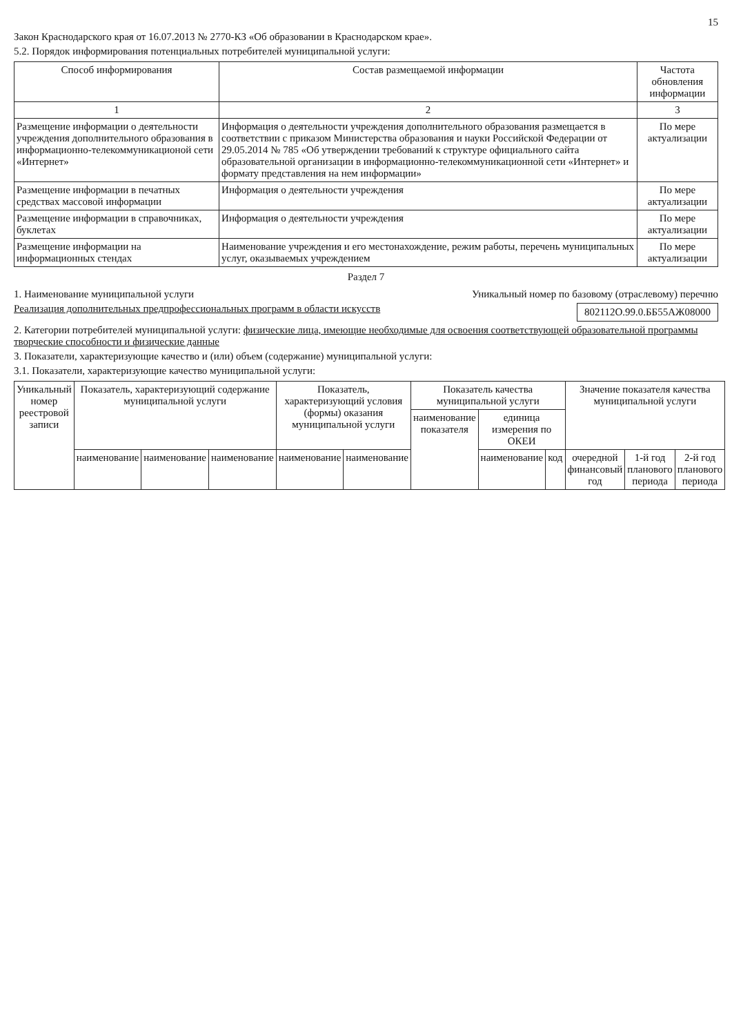15
Закон Краснодарского края от 16.07.2013 № 2770-КЗ «Об образовании в Краснодарском крае».
5.2. Порядок информирования потенциальных потребителей муниципальной услуги:
| Способ информирования | Состав размещаемой информации | Частота обновления информации |
| --- | --- | --- |
| 1 | 2 | 3 |
| Размещение информации о деятельности учреждения дополнительного образования в информационно-телекоммуникационой сети «Интернет» | Информация о деятельности учреждения дополнительного образования размещается в соответствии с приказом Министерства образования и науки Российской Федерации от 29.05.2014 № 785 «Об утверждении требований к структуре официального сайта образовательной организации в информационно-телекоммуникационной сети «Интернет» и формату представления на нем информации» | По мере актуализации |
| Размещение информации в печатных средствах массовой информации | Информация о деятельности учреждения | По мере актуализации |
| Размещение информации в справочниках, буклетах | Информация о деятельности учреждения | По мере актуализации |
| Размещение информации на информационных стендах | Наименование учреждения и его местонахождение, режим работы, перечень муниципальных услуг, оказываемых учреждением | По мере актуализации |
Раздел 7
1. Наименование муниципальной услуги
Реализация дополнительных предпрофессиональных программ в области искусств
Уникальный номер по базовому (отраслевому) перечню
802112О.99.0.ББ55АЖ08000
2. Категории потребителей муниципальной услуги: физические лица, имеющие необходимые для освоения соответствующей образовательной программы творческие способности и физические данные
3. Показатели, характеризующие качество и (или) объем (содержание) муниципальной услуги:
3.1. Показатели, характеризующие качество муниципальной услуги:
| Уникальный номер реестровой записи | Показатель, характеризующий содержание муниципальной услуги | | | Показатель, характеризующий условия (формы) оказания муниципальной услуги | | Показатель качества муниципальной услуги | | | Значение показателя качества муниципальной услуги | | |
| --- | --- | --- | --- | --- | --- | --- | --- | --- | --- | --- | --- |
| | | | | | | наименование показателя | единица измерения по ОКЕИ | | | | |
| | наименование | наименование | наименование | наименование | наименование | | наименование | код | очередной финансовый год | 1-й год планового периода | 2-й год планового периода |